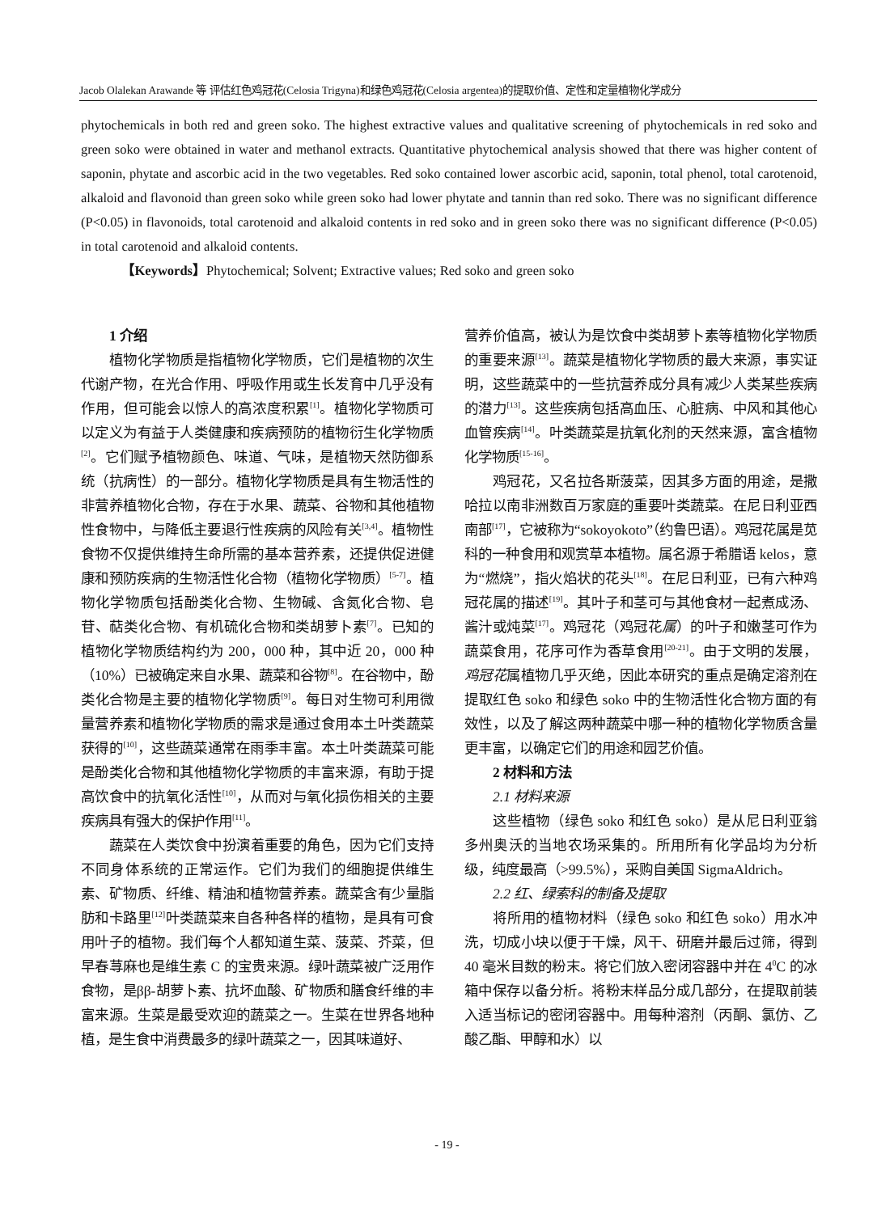Jacob Olalekan Arawande 等 评估红色鸡冠花(Celosia Trigyna)和绿色鸡冠花(Celosia argentea)的提取价值、定性和定量植物化学成分
phytochemicals in both red and green soko. The highest extractive values and qualitative screening of phytochemicals in red soko and green soko were obtained in water and methanol extracts. Quantitative phytochemical analysis showed that there was higher content of saponin, phytate and ascorbic acid in the two vegetables. Red soko contained lower ascorbic acid, saponin, total phenol, total carotenoid, alkaloid and flavonoid than green soko while green soko had lower phytate and tannin than red soko. There was no significant difference (P<0.05) in flavonoids, total carotenoid and alkaloid contents in red soko and in green soko there was no significant difference (P<0.05) in total carotenoid and alkaloid contents.
【Keywords】Phytochemical; Solvent; Extractive values; Red soko and green soko
1 介绍
植物化学物质是指植物化学物质，它们是植物的次生代谢产物，在光合作用、呼吸作用或生长发育中几乎没有作用，但可能会以惊人的高浓度积累<sup>[1]</sup>。植物化学物质可以定义为有益于人类健康和疾病预防的植物衍生化学物质<sup>[2]</sup>。它们赋予植物颜色、味道、气味，是植物天然防御系统（抗病性）的一部分。植物化学物质是具有生物活性的非营养植物化合物，存在于水果、蔬菜、谷物和其他植物性食物中，与降低主要退行性疾病的风险有关<sup>[3,4]</sup>。植物性食物不仅提供维持生命所需的基本营养素，还提供促进健康和预防疾病的生物活性化合物（植物化学物质）<sup>[5-7]</sup>。植物化学物质包括酚类化合物、生物碱、含氮化合物、皂苷、萜类化合物、有机硫化合物和类胡萝卜素<sup>[7]</sup>。已知的植物化学物质结构约为 200，000 种，其中近 20，000 种（10%）已被确定来自水果、蔬菜和谷物<sup>[8]</sup>。在谷物中，酚类化合物是主要的植物化学物质<sup>[9]</sup>。每日对生物可利用微量营养素和植物化学物质的需求是通过食用本土叶类蔬菜获得的<sup>[10]</sup>，这些蔬菜通常在雨季丰富。本土叶类蔬菜可能是酚类化合物和其他植物化学物质的丰富来源，有助于提高饮食中的抗氧化活性<sup>[10]</sup>，从而对与氧化损伤相关的主要疾病具有强大的保护作用<sup>[11]</sup>。
蔬菜在人类饮食中扮演着重要的角色，因为它们支持不同身体系统的正常运作。它们为我们的细胞提供维生素、矿物质、纤维、精油和植物营养素。蔬菜含有少量脂肪和卡路里<sup>[12]</sup>叶类蔬菜来自各种各样的植物，是具有可食用叶子的植物。我们每个人都知道生菜、菠菜、芥菜，但早春荨麻也是维生素 C 的宝贵来源。绿叶蔬菜被广泛用作食物，是ββ-胡萝卜素、抗坏血酸、矿物质和膳食纤维的丰富来源。生菜是最受欢迎的蔬菜之一。生菜在世界各地种植，是生食中消费最多的绿叶蔬菜之一，因其味道好、
营养价值高，被认为是饮食中类胡萝卜素等植物化学物质的重要来源<sup>[13]</sup>。蔬菜是植物化学物质的最大来源，事实证明，这些蔬菜中的一些抗营养成分具有减少人类某些疾病的潜力<sup>[13]</sup>。这些疾病包括高血压、心脏病、中风和其他心血管疾病<sup>[14]</sup>。叶类蔬菜是抗氧化剂的天然来源，富含植物化学物质<sup>[15-16]</sup>。
鸡冠花，又名拉各斯菠菜，因其多方面的用途，是撒哈拉以南非洲数百万家庭的重要叶类蔬菜。在尼日利亚西南部<sup>[17]</sup>，它被称为“sokoyokoto”（约鲁巴语）。鸡冠花属是苋科的一种食用和观赏草本植物。属名源于希腊语 kelos，意为“燃烧”，指火焰状的花头<sup>[18]</sup>。在尼日利亚，已有六种鸡冠花属的描述<sup>[19]</sup>。其叶子和茎可与其他食材一起煮成汤、酱汁或炖菜<sup>[17]</sup>。鸡冠花（鸡冠花属）的叶子和嫩茎可作为蔬菜食用，花序可作为香草食用<sup>[20-21]</sup>。由于文明的发展，鸡冠花属植物几乎灭绝，因此本研究的重点是确定溶剂在提取红色 soko 和绿色 soko 中的生物活性化合物方面的有效性，以及了解这两种蔬菜中哪一种的植物化学物质含量更丰富，以确定它们的用途和园艺价值。
2 材料和方法
2.1 材料来源
这些植物（绿色 soko 和红色 soko）是从尼日利亚翁多州奥沃的当地农场采集的。所用所有化学品均为分析级，纯度最高（>99.5%），采购自美国 SigmaAldrich。
2.2 红、绿索科的制备及提取
将所用的植物材料（绿色 soko 和红色 soko）用水冲洗，切成小块以便于干燥，风干、研磨并最后过筛，得到 40 毫米目数的粉末。将它们放入密闭容器中并在 4<sup>0</sup>C 的冰箱中保存以备分析。将粉末样品分成几部分，在提取前装入适当标记的密闭容器中。用每种溶剂（丙酮、氯仿、乙酸乙酯、甲醇和水）以
- 19 -